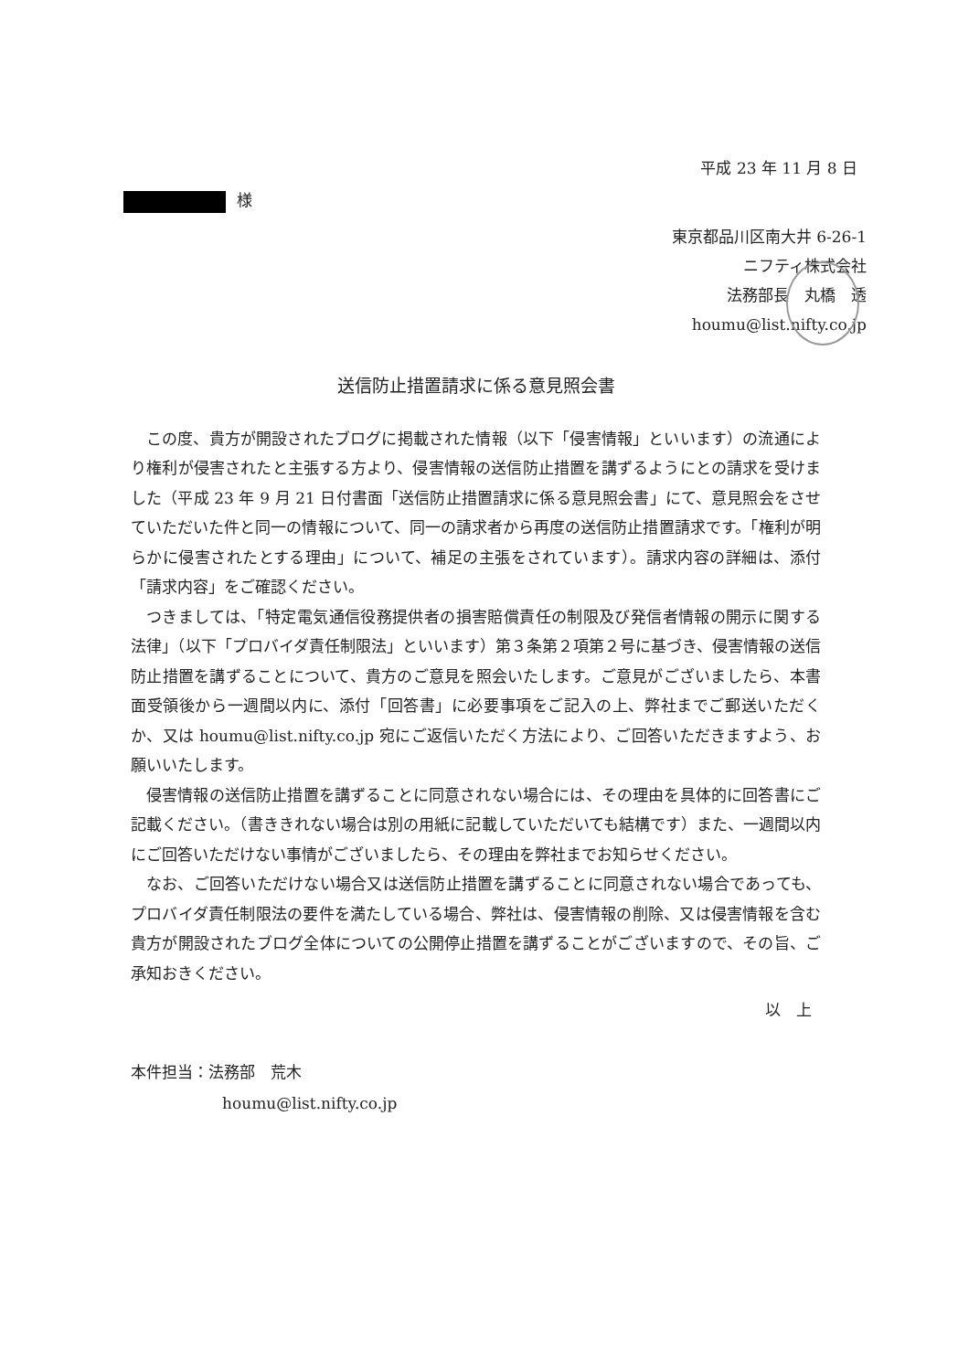平成 23 年 11 月 8 日
様
東京都品川区南大井 6-26-1
ニフティ株式会社
法務部長　丸橋　透
houmu@list.nifty.co.jp
送信防止措置請求に係る意見照会書
この度、貴方が開設されたブログに掲載された情報（以下「侵害情報」といいます）の流通により権利が侵害されたと主張する方より、侵害情報の送信防止措置を講ずるようにとの請求を受けました（平成 23 年 9 月 21 日付書面「送信防止措置請求に係る意見照会書」にて、意見照会をさせていただいた件と同一の情報について、同一の請求者から再度の送信防止措置請求です。「権利が明らかに侵害されたとする理由」について、補足の主張をされています）。請求内容の詳細は、添付「請求内容」をご確認ください。
つきましては、「特定電気通信役務提供者の損害賠償責任の制限及び発信者情報の開示に関する法律」（以下「プロバイダ責任制限法」といいます）第３条第２項第２号に基づき、侵害情報の送信防止措置を講ずることについて、貴方のご意見を照会いたします。ご意見がございましたら、本書面受領後から一週間以内に、添付「回答書」に必要事項をご記入の上、弊社までご郵送いただくか、又は houmu@list.nifty.co.jp 宛にご返信いただく方法により、ご回答いただきますよう、お願いいたします。
侵害情報の送信防止措置を講ずることに同意されない場合には、その理由を具体的に回答書にご記載ください。（書ききれない場合は別の用紙に記載していただいても結構です）また、一週間以内にご回答いただけない事情がございましたら、その理由を弊社までお知らせください。
なお、ご回答いただけない場合又は送信防止措置を講ずることに同意されない場合であっても、プロバイダ責任制限法の要件を満たしている場合、弊社は、侵害情報の削除、又は侵害情報を含む貴方が開設されたブログ全体についての公開停止措置を講ずることがございますので、その旨、ご承知おきください。
以　上
本件担当：法務部　荒木
houmu@list.nifty.co.jp